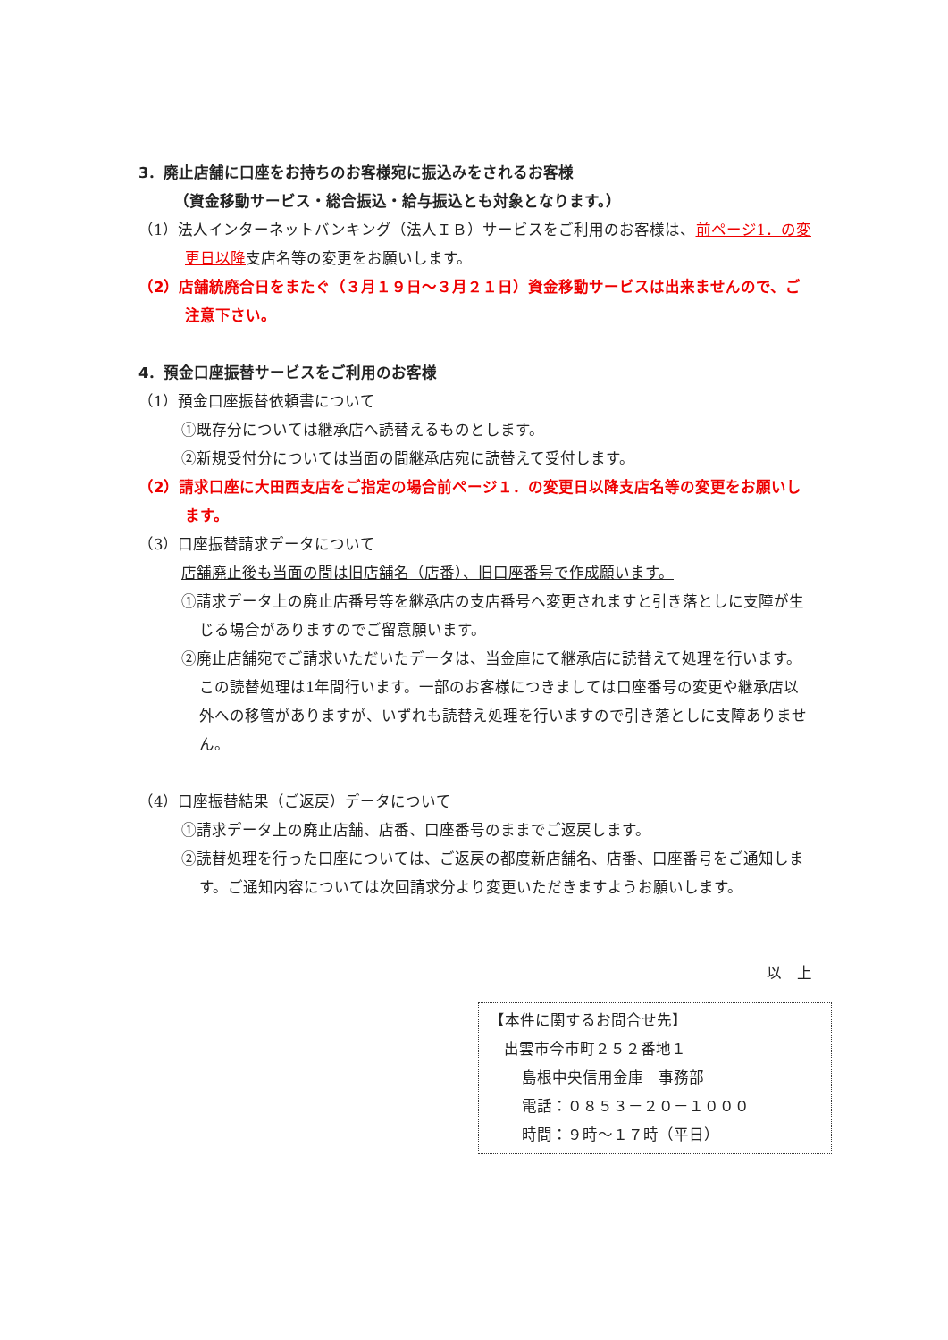3．廃止店舗に口座をお持ちのお客様宛に振込みをされるお客様
（資金移動サービス・総合振込・給与振込とも対象となります。）
（1）法人インターネットバンキング（法人ＩＢ）サービスをご利用のお客様は、前ページ1．の変更日以降支店名等の変更をお願いします。
（2）店舗統廃合日をまたぐ（３月１９日～３月２１日）資金移動サービスは出来ませんので、ご注意下さい。
4．預金口座振替サービスをご利用のお客様
（1）預金口座振替依頼書について
①既存分については継承店へ読替えるものとします。
②新規受付分については当面の間継承店宛に読替えて受付します。
（2）請求口座に大田西支店をご指定の場合前ページ１．の変更日以降支店名等の変更をお願いします。
（3）口座振替請求データについて
店舗廃止後も当面の間は旧店舗名（店番）、旧口座番号で作成願います。
①請求データ上の廃止店番号等を継承店の支店番号へ変更されますと引き落としに支障が生じる場合がありますのでご留意願います。
②廃止店舗宛でご請求いただいたデータは、当金庫にて継承店に読替えて処理を行います。この読替処理は1年間行います。一部のお客様につきましては口座番号の変更や継承店以外への移管がありますが、いずれも読替え処理を行いますので引き落としに支障ありません。
（4）口座振替結果（ご返戻）データについて
①請求データ上の廃止店舗、店番、口座番号のままでご返戻します。
②読替処理を行った口座については、ご返戻の都度新店舗名、店番、口座番号をご通知します。ご通知内容については次回請求分より変更いただきますようお願いします。
以　上
【本件に関するお問合せ先】
出雲市今市町２５２番地１
島根中央信用金庫　事務部
電話：０８５３－２０－１０００
時間：９時～１７時（平日）